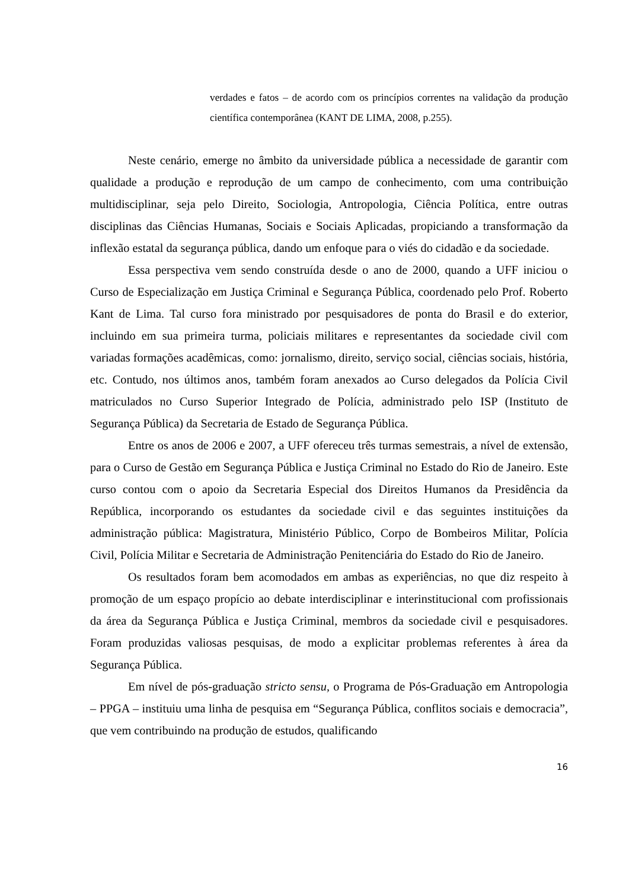verdades e fatos – de acordo com os princípios correntes na validação da produção científica contemporânea (KANT DE LIMA, 2008, p.255).
Neste cenário, emerge no âmbito da universidade pública a necessidade de garantir com qualidade a produção e reprodução de um campo de conhecimento, com uma contribuição multidisciplinar, seja pelo Direito, Sociologia, Antropologia, Ciência Política, entre outras disciplinas das Ciências Humanas, Sociais e Sociais Aplicadas, propiciando a transformação da inflexão estatal da segurança pública, dando um enfoque para o viés do cidadão e da sociedade.
Essa perspectiva vem sendo construída desde o ano de 2000, quando a UFF iniciou o Curso de Especialização em Justiça Criminal e Segurança Pública, coordenado pelo Prof. Roberto Kant de Lima. Tal curso fora ministrado por pesquisadores de ponta do Brasil e do exterior, incluindo em sua primeira turma, policiais militares e representantes da sociedade civil com variadas formações acadêmicas, como: jornalismo, direito, serviço social, ciências sociais, história, etc. Contudo, nos últimos anos, também foram anexados ao Curso delegados da Polícia Civil matriculados no Curso Superior Integrado de Polícia, administrado pelo ISP (Instituto de Segurança Pública) da Secretaria de Estado de Segurança Pública.
Entre os anos de 2006 e 2007, a UFF ofereceu três turmas semestrais, a nível de extensão, para o Curso de Gestão em Segurança Pública e Justiça Criminal no Estado do Rio de Janeiro. Este curso contou com o apoio da Secretaria Especial dos Direitos Humanos da Presidência da República, incorporando os estudantes da sociedade civil e das seguintes instituições da administração pública: Magistratura, Ministério Público, Corpo de Bombeiros Militar, Polícia Civil, Polícia Militar e Secretaria de Administração Penitenciária do Estado do Rio de Janeiro.
Os resultados foram bem acomodados em ambas as experiências, no que diz respeito à promoção de um espaço propício ao debate interdisciplinar e interinstitucional com profissionais da área da Segurança Pública e Justiça Criminal, membros da sociedade civil e pesquisadores. Foram produzidas valiosas pesquisas, de modo a explicitar problemas referentes à área da Segurança Pública.
Em nível de pós-graduação stricto sensu, o Programa de Pós-Graduação em Antropologia – PPGA – instituiu uma linha de pesquisa em “Segurança Pública, conflitos sociais e democracia”, que vem contribuindo na produção de estudos, qualificando
16